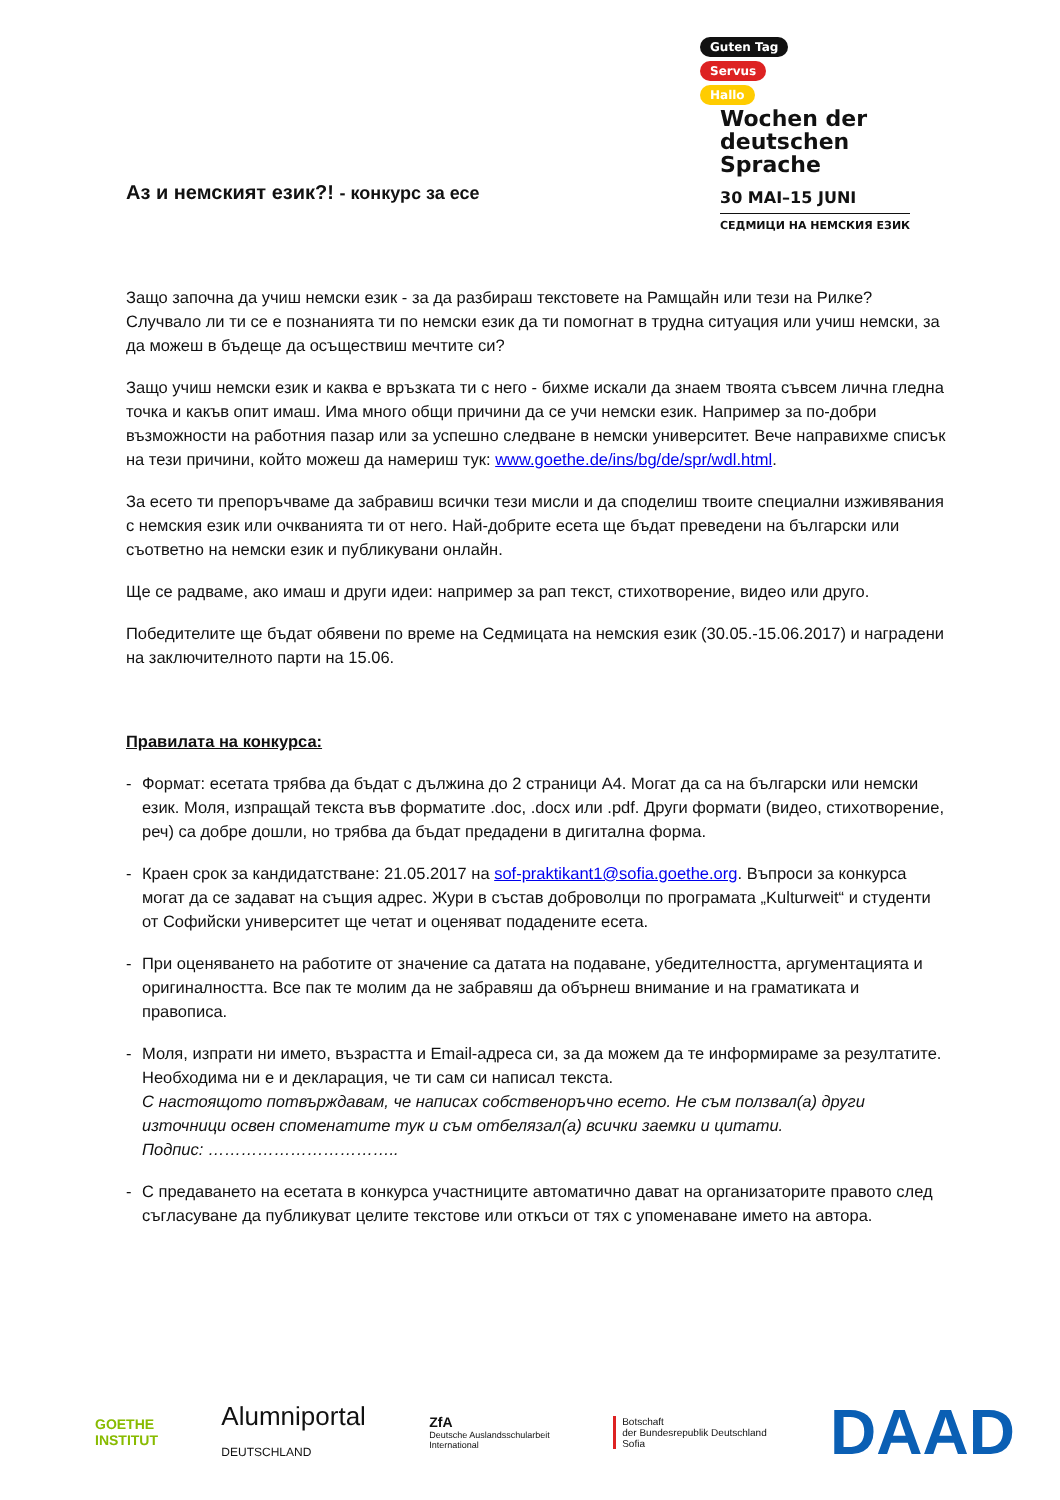Guten Tag
Servus
Hallo
Wochen der
deutschen
Sprache
30 MAI–15 JUNI
СЕДМИЦИ НА НЕМСКИЯ ЕЗИК
Аз и немският език?! - конкурс за есе
Защо започна да учиш немски език - за да разбираш текстовете на Рамщайн или тези на Рилке? Случвало ли ти се е познанията ти по немски език да ти помогнат в трудна ситуация или учиш немски, за да можеш в бъдеще да осъществиш мечтите си?
Защо учиш немски език и каква е връзката ти с него - бихме искали да знаем твоята съвсем лична гледна точка и какъв опит имаш. Има много общи причини да се учи немски език. Например за по-добри възможности на работния пазар или за успешно следване в немски университет. Вече направихме списък на тези причини, който можеш да намериш тук: www.goethe.de/ins/bg/de/spr/wdl.html.
За есето ти препоръчваме да забравиш всички тези мисли и да споделиш твоите специални изживявания с немския език или очкванията ти от него. Най-добрите есета ще бъдат преведени на български или съответно на немски език и публикувани онлайн.
Ще се радваме, ако имаш и други идеи: например за рап текст, стихотворение, видео или друго.
Победителите ще бъдат обявени по време на Седмицата на немския език (30.05.-15.06.2017) и наградени на заключителното парти на 15.06.
Правилата на конкурса:
- Формат: есетата трябва да бъдат с дължина до 2 страници А4. Могат да са на български или немски език. Моля, изпращай текста във форматите .doc, .docx или .pdf. Други формати (видео, стихотворение, реч) са добре дошли, но трябва да бъдат предадени в дигитална форма.
- Краен срок за кандидатстване: 21.05.2017 на sof-praktikant1@sofia.goethe.org. Въпроси за конкурса могат да се задават на същия адрес. Жури в състав доброволци по програмата „Kulturweit“ и студенти от Софийски университет ще четат и оценяват подадените есета.
- При оценяването на работите от значение са датата на подаване, убедителността, аргументацията и оригиналността. Все пак те молим да не забравяш да обърнеш внимание и на граматиката и правописа.
- Моля, изпрати ни името, възрастта и Email-адреса си, за да можем да те информираме за резултатите. Необходима ни е и декларация, че ти сам си написал текста.
С настоящото потвърждавам, че написах собственоръчно есето. Не съм ползвал(а) други източници освен споменатите тук и съм отбелязал(а) всички заемки и цитати.
Подпис: ……………………………..
- С предаването на есетата в конкурса участниците автоматично дават на организаторите правото след съгласуване да публикуват целите текстове или откъси от тях с упоменаване името на автора.
GOETHE
INSTITUT
Alumniportal
DEUTSCHLAND
ZfA
Deutsche Auslandsschularbeit
International
Botschaft
der Bundesrepublik Deutschland
Sofia
DAAD